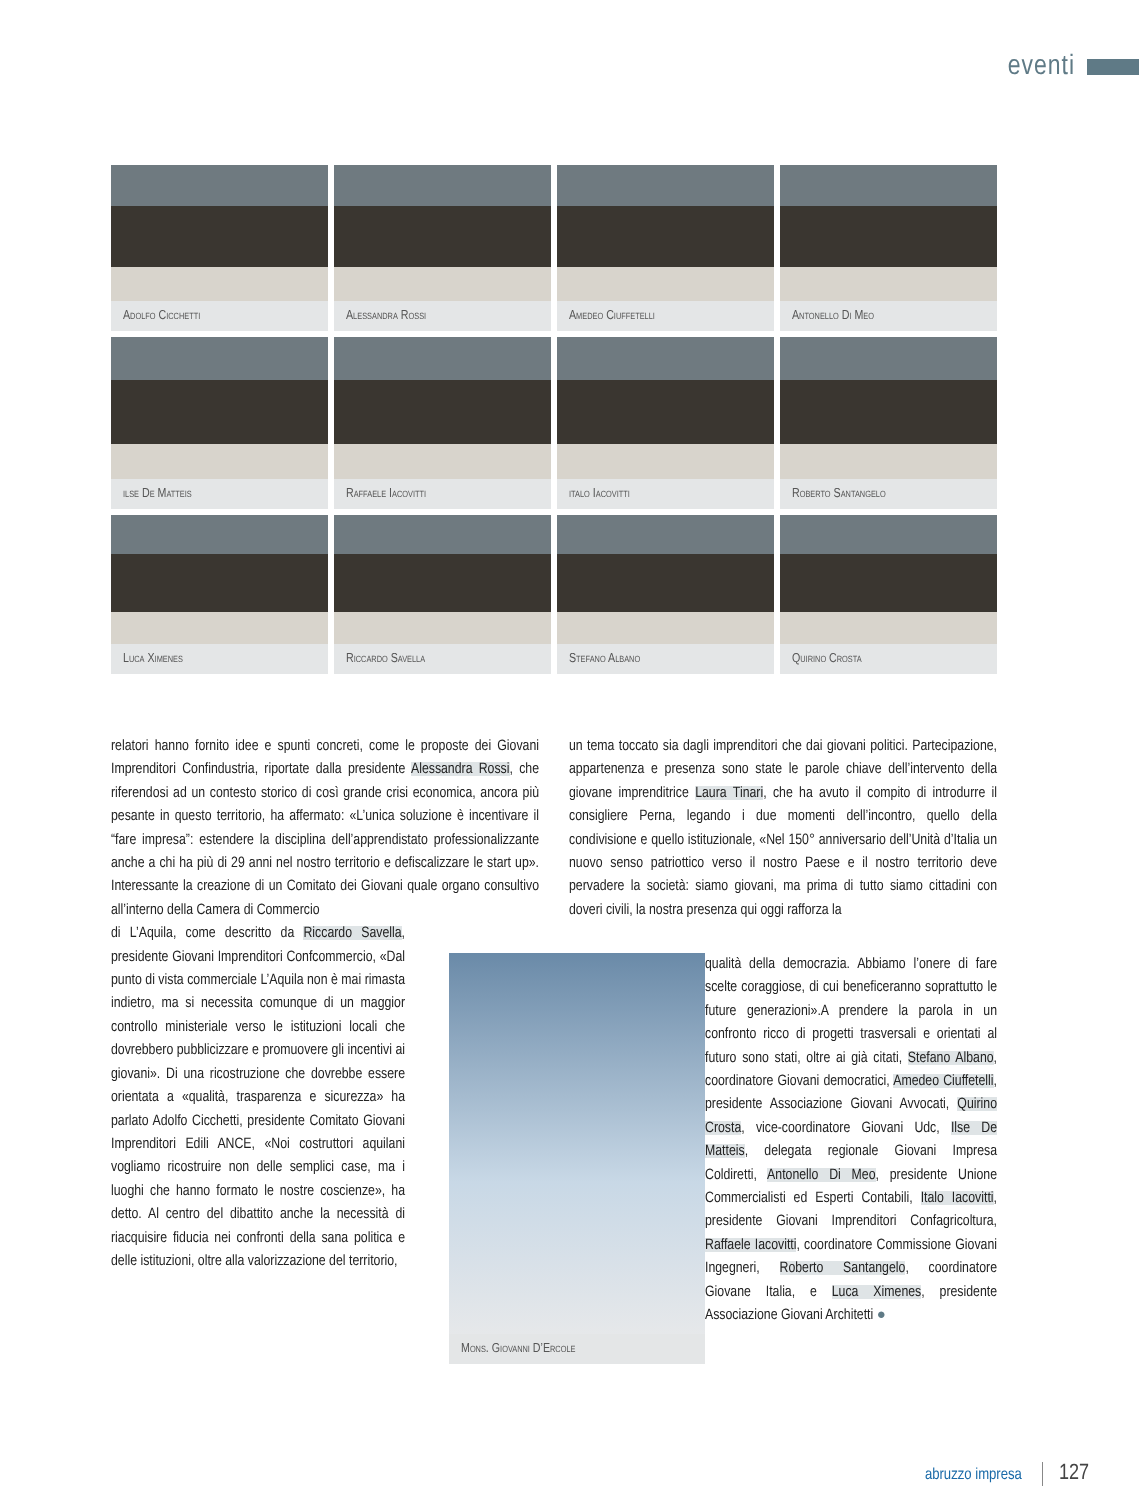eventi
Adolfo Cicchetti
Alessandra Rossi
Amedeo Ciuffetelli
Antonello Di Meo
ilse De Matteis
Raffaele Iacovitti
italo Iacovitti
Roberto Santangelo
Luca Ximenes
Riccardo Savella
Stefano Albano
Quirino Crosta
relatori hanno fornito idee e spunti concreti, come le proposte dei Giovani Imprenditori Confindustria, riportate dalla presidente Alessandra Rossi, che riferendosi ad un contesto storico di così grande crisi economica, ancora più pesante in questo territorio, ha affermato: «L’unica soluzione è incentivare il “fare impresa”: estendere la disciplina dell’apprendistato professionalizzante anche a chi ha più di 29 anni nel nostro territorio e defiscalizzare le start up». Interessante la creazione di un Comitato dei Giovani quale organo consultivo all’interno della Camera di Commercio
di L’Aquila, come descritto da Riccardo Savella, presidente Giovani Imprenditori Confcommercio, «Dal punto di vista commerciale L’Aquila non è mai rimasta indietro, ma si necessita comunque di un maggior controllo ministeriale verso le istituzioni locali che dovrebbero pubblicizzare e promuovere gli incentivi ai giovani». Di una ricostruzione che dovrebbe essere orientata a «qualità, trasparenza e sicurezza» ha parlato Adolfo Cicchetti, presidente Comitato Giovani Imprenditori Edili ANCE, «Noi costruttori aquilani vogliamo ricostruire non delle semplici case, ma i luoghi che hanno formato le nostre coscienze», ha detto. Al centro del dibattito anche la necessità di riacquisire fiducia nei confronti della sana politica e delle istituzioni, oltre alla valorizzazione del territorio,
un tema toccato sia dagli imprenditori che dai giovani politici. Partecipazione, appartenenza e presenza sono state le parole chiave dell’intervento della giovane imprenditrice Laura Tinari, che ha avuto il compito di introdurre il consigliere Perna, legando i due momenti dell’incontro, quello della condivisione e quello istituzionale, «Nel 150° anniversario dell’Unità d’Italia un nuovo senso patriottico verso il nostro Paese e il nostro territorio deve pervadere la società: siamo giovani, ma prima di tutto siamo cittadini con doveri civili, la nostra presenza qui oggi rafforza la
Mons. Giovanni D’Ercole
qualità della democrazia. Abbiamo l’onere di fare scelte coraggiose, di cui beneficeranno soprattutto le future generazioni».A prendere la parola in un confronto ricco di progetti trasversali e orientati al futuro sono stati, oltre ai già citati, Stefano Albano, coordinatore Giovani democratici, Amedeo Ciuffetelli, presidente Associazione Giovani Avvocati, Quirino Crosta, vice-coordinatore Giovani Udc, Ilse De Matteis, delegata regionale Giovani Impresa Coldiretti, Antonello Di Meo, presidente Unione Commercialisti ed Esperti Contabili, Italo Iacovitti, presidente Giovani Imprenditori Confagricoltura, Raffaele Iacovitti, coordinatore Commissione Giovani Ingegneri, Roberto Santangelo, coordinatore Giovane Italia, e Luca Ximenes, presidente Associazione Giovani Architetti ●
abruzzo impresa 127